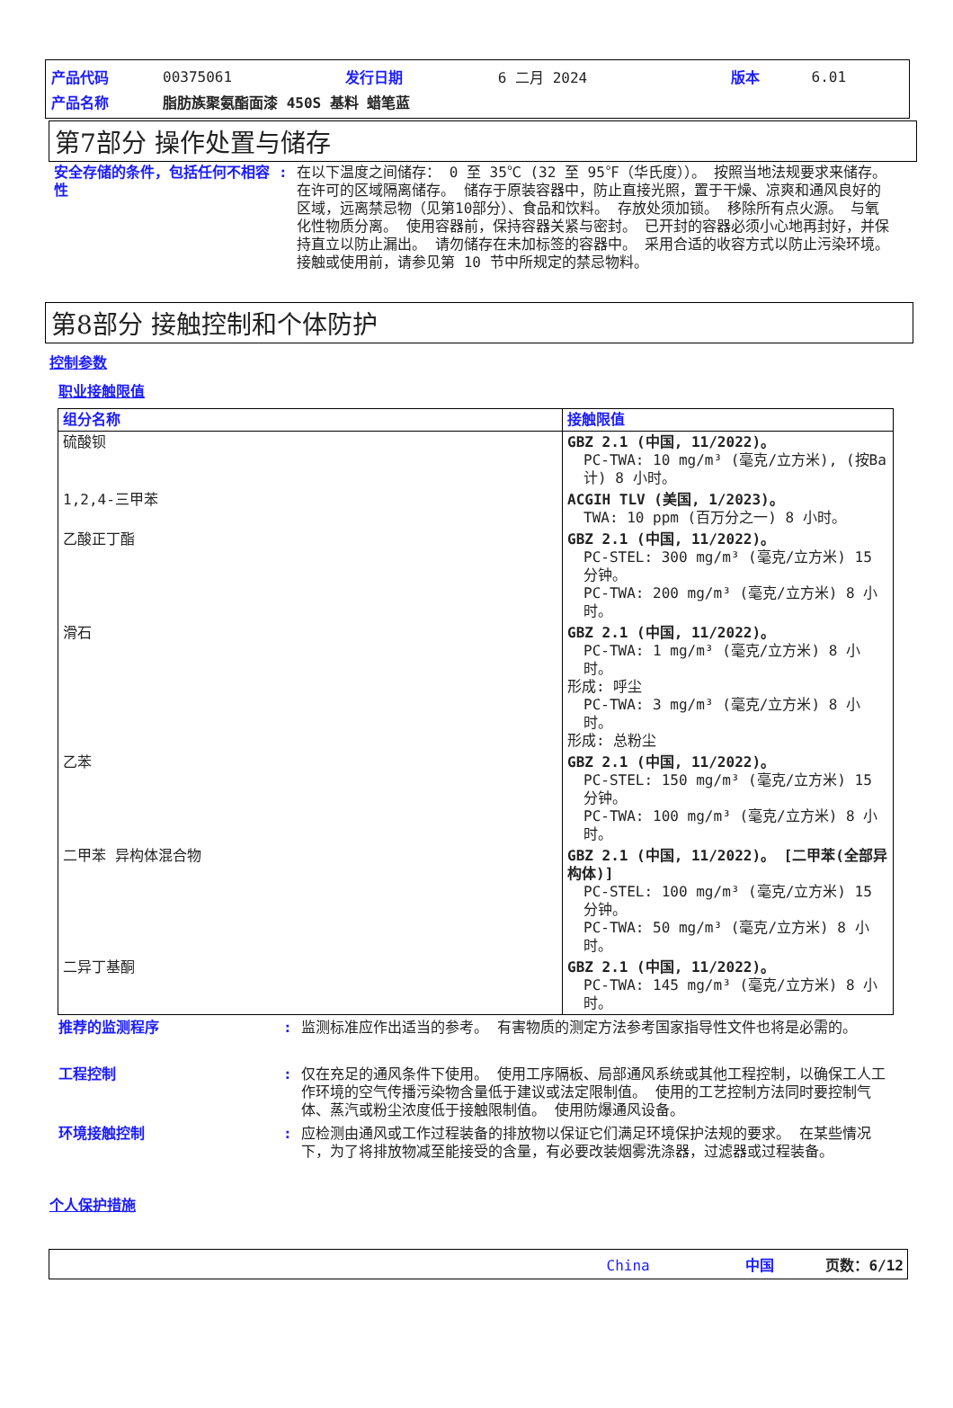| 产品代码 | 00375061 | 发行日期 | 6 二月 2024 | 版本 | 6.01 |
| 产品名称 | 脂肪族聚氨酯面漆 450S 基料 蜡笔蓝 | | | | |
第7部分 操作处置与储存
安全存储的条件，包括任何不相容性
: 在以下温度之间储存： 0 至 35℃ (32 至 95℉（华氏度））。 按照当地法规要求来储存。 在许可的区域隔离储存。 储存于原装容器中，防止直接光照，置于干燥、凉爽和通风良好的区域，远离禁忌物（见第10部分）、食品和饮料。 存放处须加锁。 移除所有点火源。 与氧化性物质分离。 使用容器前，保持容器关紧与密封。 已开封的容器必须小心地再封好，并保持直立以防止漏出。 请勿储存在未加标签的容器中。 采用合适的收容方式以防止污染环境。 接触或使用前，请参见第 10 节中所规定的禁忌物料。
第8部分 接触控制和个体防护
控制参数
职业接触限值
| 组分名称 | 接触限值 |
| --- | --- |
| 硫酸钡 | GBZ 2.1 (中国, 11/2022)。 PC-TWA: 10 mg/m³ (毫克/立方米), (按Ba计) 8 小时。 |
| 1,2,4-三甲苯 | ACGIH TLV (美国, 1/2023)。 TWA: 10 ppm (百万分之一) 8 小时。 |
| 乙酸正丁酯 | GBZ 2.1 (中国, 11/2022)。 PC-STEL: 300 mg/m³ (毫克/立方米) 15 分钟。 PC-TWA: 200 mg/m³ (毫克/立方米) 8 小时。 |
| 滑石 | GBZ 2.1 (中国, 11/2022)。 PC-TWA: 1 mg/m³ (毫克/立方米) 8 小时。 形成: 呼尘 PC-TWA: 3 mg/m³ (毫克/立方米) 8 小时。 形成: 总粉尘 |
| 乙苯 | GBZ 2.1 (中国, 11/2022)。 PC-STEL: 150 mg/m³ (毫克/立方米) 15 分钟。 PC-TWA: 100 mg/m³ (毫克/立方米) 8 小时。 |
| 二甲苯 异构体混合物 | GBZ 2.1 (中国, 11/2022)。 [二甲苯(全部异构体)] PC-STEL: 100 mg/m³ (毫克/立方米) 15 分钟。 PC-TWA: 50 mg/m³ (毫克/立方米) 8 小时。 |
| 二异丁基酮 | GBZ 2.1 (中国, 11/2022)。 PC-TWA: 145 mg/m³ (毫克/立方米) 8 小时。 |
推荐的监测程序 : 监测标准应作出适当的参考。 有害物质的测定方法参考国家指导性文件也将是必需的。
工程控制 : 仅在充足的通风条件下使用。 使用工序隔板、局部通风系统或其他工程控制，以确保工人工作环境的空气传播污染物含量低于建议或法定限制值。 使用的工艺控制方法同时要控制气体、蒸汽或粉尘浓度低于接触限制值。 使用防爆通风设备。
环境接触控制 : 应检测由通风或工作过程装备的排放物以保证它们满足环境保护法规的要求。 在某些情况下，为了将排放物减至能接受的含量，有必要改装烟雾洗涤器，过滤器或过程装备。
个人保护措施
China 中国 页数：6/12